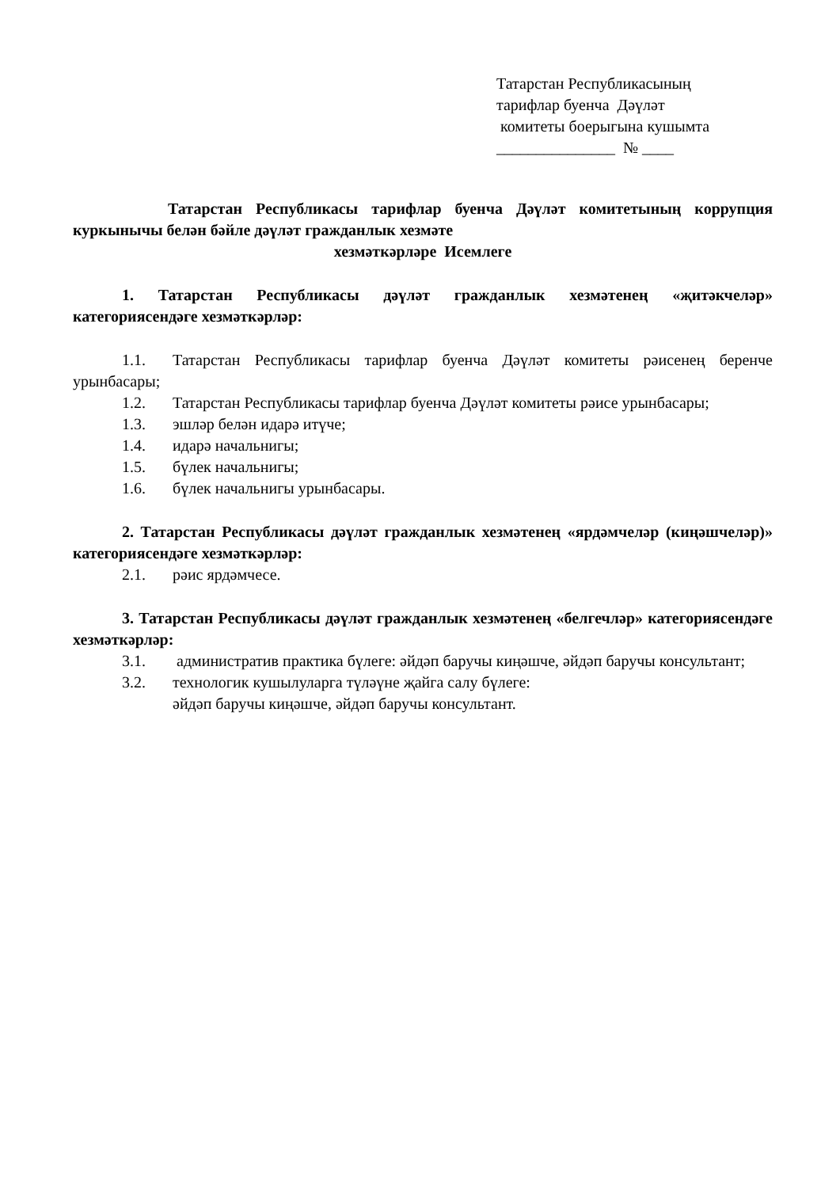Татарстан Республикасының
тарифлар буенча Дәүләт
комитеты боерыгына кушымта
_______________ № ____
Татарстан Республикасы тарифлар буенча Дәүләт комитетының коррупция куркынычы белән бәйле дәүләт гражданлык хезмәте
хезмәткәрләре Исемлеге
1. Татарстан Республикасы дәүләт гражданлык хезмәтенең «җитәкчеләр» категориясендәге хезмәткәрләр:
1.1. Татарстан Республикасы тарифлар буенча Дәүләт комитеты рәисенең беренче урынбасары;
1.2. Татарстан Республикасы тарифлар буенча Дәүләт комитеты рәисе урынбасары;
1.3. эшләр белән идарә итүче;
1.4. идарә начальнигы;
1.5. бүлек начальнигы;
1.6. бүлек начальнигы урынбасары.
2. Татарстан Республикасы дәүләт гражданлык хезмәтенең «ярдәмчеләр (киңәшчеләр)» категориясендәге хезмәткәрләр:
2.1. рәис ярдәмчесе.
3. Татарстан Республикасы дәүләт гражданлык хезмәтенең «белгечләр» категориясендәге хезмәткәрләр:
3.1. административ практика бүлеге: әйдәп баручы киңәшче, әйдәп баручы консультант;
3.2. технологик кушылуларга түләүне җайга салу бүлеге:
әйдәп баручы киңәшче, әйдәп баручы консультант.